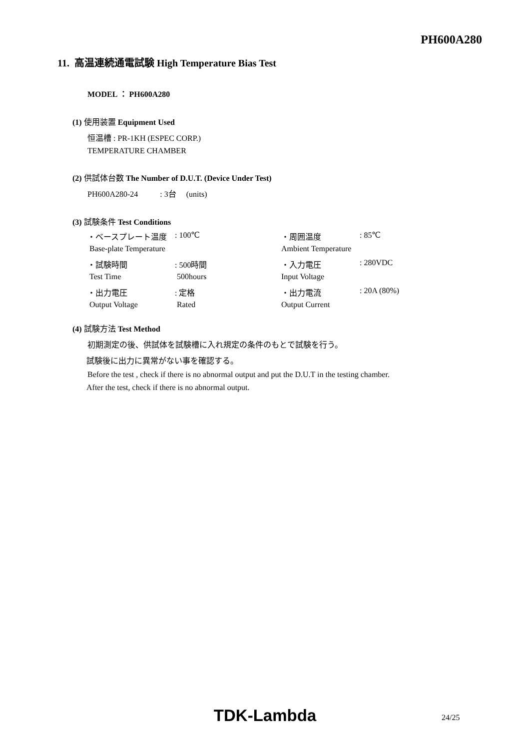PH600A280
11. 高温連続通電試験 High Temperature Bias Test
MODEL ： PH600A280
(1) 使用装置 Equipment Used
恒温槽 : PR-1KH (ESPEC CORP.)
TEMPERATURE CHAMBER
(2) 供試体台数 The Number of D.U.T. (Device Under Test)
PH600A280-24 : 3台 (units)
(3) 試験条件 Test Conditions
| ・ベースプレート温度 | : 100℃ | ・周囲温度 | : 85℃ |
| Base-plate Temperature | | Ambient Temperature | |
| ・試験時間 | : 500時間 | ・入力電圧 | : 280VDC |
| Test Time | 500hours | Input Voltage | |
| ・出力電圧 | : 定格 | ・出力電流 | : 20A (80%) |
| Output Voltage | Rated | Output Current | |
(4) 試験方法 Test Method
初期測定の後、供試体を試験槽に入れ規定の条件のもとで試験を行う。
試験後に出力に異常がない事を確認する。
Before the test , check if there is no abnormal output and put the D.U.T in the testing chamber.
After the test, check if there is no abnormal output.
TDK-Lambda 24/25